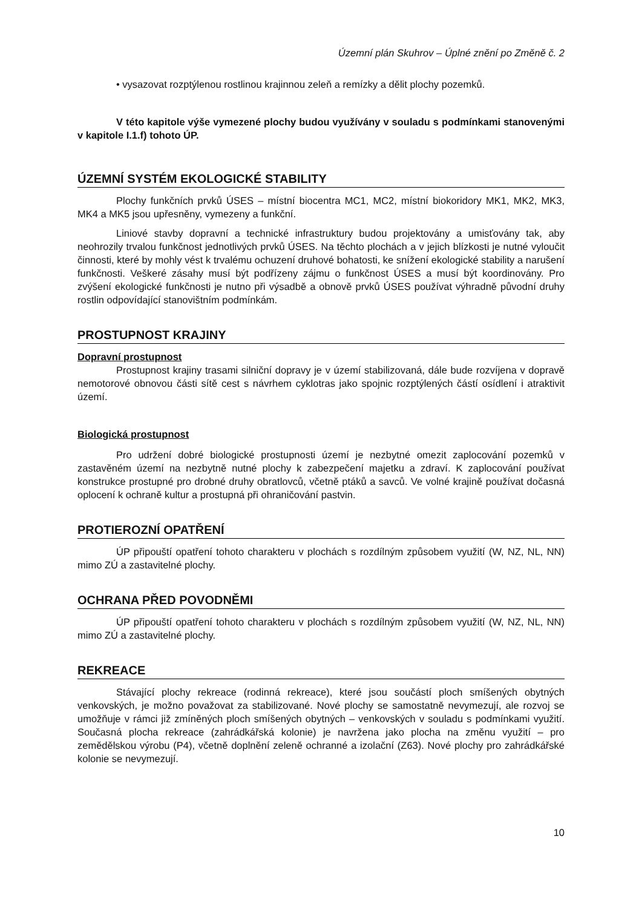Územní plán Skuhrov – Úplné znění po Změně č. 2
• vysazovat rozptýlenou rostlinou krajinnou zeleň a remízky a dělit plochy pozemků.
V této kapitole výše vymezené plochy budou využívány v souladu s podmínkami stanovenými v kapitole I.1.f) tohoto ÚP.
ÚZEMNÍ SYSTÉM EKOLOGICKÉ STABILITY
Plochy funkčních prvků ÚSES – místní biocentra MC1, MC2, místní biokoridory MK1, MK2, MK3, MK4 a MK5 jsou upřesněny, vymezeny a funkční.
Liniové stavby dopravní a technické infrastruktury budou projektovány a umisťovány tak, aby neohrozily trvalou funkčnost jednotlivých prvků ÚSES. Na těchto plochách a v jejich blízkosti je nutné vyloučit činnosti, které by mohly vést k trvalému ochuzení druhové bohatosti, ke snížení ekologické stability a narušení funkčnosti. Veškeré zásahy musí být podřízeny zájmu o funkčnost ÚSES a musí být koordinovány. Pro zvýšení ekologické funkčnosti je nutno při výsadbě a obnově prvků ÚSES používat výhradně původní druhy rostlin odpovídající stanovištním podmínkám.
PROSTUPNOST KRAJINY
Dopravní prostupnost
Prostupnost krajiny trasami silniční dopravy je v území stabilizovaná, dále bude rozvíjena v dopravě nemotorové obnovou části sítě cest s návrhem cyklotras jako spojnic rozptýlených částí osídlení i atraktivit území.
Biologická prostupnost
Pro udržení dobré biologické prostupnosti území je nezbytné omezit zaplocování pozemků v zastavěném území na nezbytně nutné plochy k zabezpečení majetku a zdraví. K zaplocování používat konstrukce prostupné pro drobné druhy obratlovců, včetně ptáků a savců. Ve volné krajině používat dočasná oplocení k ochraně kultur a prostupná při ohraničování pastvin.
PROTIEROZNÍ OPATŘENÍ
ÚP připouští opatření tohoto charakteru v plochách s rozdílným způsobem využití (W, NZ, NL, NN) mimo ZÚ a zastavitelné plochy.
OCHRANA PŘED POVODNĚMI
ÚP připouští opatření tohoto charakteru v plochách s rozdílným způsobem využití (W, NZ, NL, NN) mimo ZÚ a zastavitelné plochy.
REKREACE
Stávající plochy rekreace (rodinná rekreace), které jsou součástí ploch smíšených obytných venkovských, je možno považovat za stabilizované. Nové plochy se samostatně nevymezují, ale rozvoj se umožňuje v rámci již zmíněných ploch smíšených obytných – venkovských v souladu s podmínkami využití. Současná plocha rekreace (zahrádkářská kolonie) je navržena jako plocha na změnu využití – pro zemědělskou výrobu (P4), včetně doplnění zeleně ochranné a izolační (Z63). Nové plochy pro zahrádkářské kolonie se nevymezují.
10